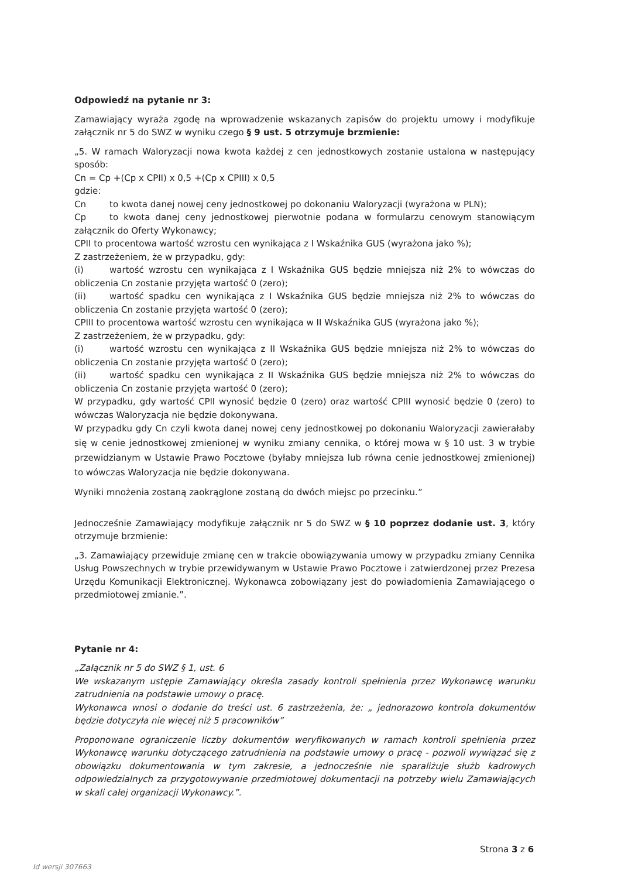Odpowiedź na pytanie nr 3:
Zamawiający wyraża zgodę na wprowadzenie wskazanych zapisów do projektu umowy i modyfikuje załącznik nr 5 do SWZ w wyniku czego § 9 ust. 5 otrzymuje brzmienie:
„5. W ramach Waloryzacji nowa kwota każdej z cen jednostkowych zostanie ustalona w następujący sposób:
Cn = Cp +(Cp x CPII) x 0,5 +(Cp x CPIII) x 0,5
gdzie:
Cn to kwota danej nowej ceny jednostkowej po dokonaniu Waloryzacji (wyrażona w PLN);
Cp to kwota danej ceny jednostkowej pierwotnie podana w formularzu cenowym stanowiącym załącznik do Oferty Wykonawcy;
CPII to procentowa wartość wzrostu cen wynikająca z I Wskaźnika GUS (wyrażona jako %);
Z zastrzeżeniem, że w przypadku, gdy:
(i) wartość wzrostu cen wynikająca z I Wskaźnika GUS będzie mniejsza niż 2% to wówczas do obliczenia Cn zostanie przyjęta wartość 0 (zero);
(ii) wartość spadku cen wynikająca z I Wskaźnika GUS będzie mniejsza niż 2% to wówczas do obliczenia Cn zostanie przyjęta wartość 0 (zero);
CPIII to procentowa wartość wzrostu cen wynikająca w II Wskaźnika GUS (wyrażona jako %);
Z zastrzeżeniem, że w przypadku, gdy:
(i) wartość wzrostu cen wynikająca z II Wskaźnika GUS będzie mniejsza niż 2% to wówczas do obliczenia Cn zostanie przyjęta wartość 0 (zero);
(ii) wartość spadku cen wynikająca z II Wskaźnika GUS będzie mniejsza niż 2% to wówczas do obliczenia Cn zostanie przyjęta wartość 0 (zero);
W przypadku, gdy wartość CPII wynosić będzie 0 (zero) oraz wartość CPIII wynosić będzie 0 (zero) to wówczas Waloryzacja nie będzie dokonywana.
W przypadku gdy Cn czyli kwota danej nowej ceny jednostkowej po dokonaniu Waloryzacji zawierałaby się w cenie jednostkowej zmienionej w wyniku zmiany cennika, o której mowa w § 10 ust. 3 w trybie przewidzianym w Ustawie Prawo Pocztowe (byłaby mniejsza lub równa cenie jednostkowej zmienionej) to wówczas Waloryzacja nie będzie dokonywana.
Wyniki mnożenia zostaną zaokrąglone zostaną do dwóch miejsc po przecinku.”
Jednocześnie Zamawiający modyfikuje załącznik nr 5 do SWZ w § 10 poprzez dodanie ust. 3, który otrzymuje brzmienie:
„3. Zamawiający przewiduje zmianę cen w trakcie obowiązywania umowy w przypadku zmiany Cennika Usług Powszechnych w trybie przewidywanym w Ustawie Prawo Pocztowe i zatwierdzonej przez Prezesa Urzędu Komunikacji Elektronicznej. Wykonawca zobowiązany jest do powiadomienia Zamawiającego o przedmiotowej zmianie.”.
Pytanie nr 4:
„Załącznik nr 5 do SWZ § 1, ust. 6
We wskazanym ustępie Zamawiający określa zasady kontroli spełnienia przez Wykonawcę warunku zatrudnienia na podstawie umowy o pracę.
Wykonawca wnosi o dodanie do treści ust. 6 zastrzeżenia, że: „ jednorazowo kontrola dokumentów będzie dotyczyła nie więcej niż 5 pracowników”
Proponowane ograniczenie liczby dokumentów weryfikowanych w ramach kontroli spełnienia przez Wykonawcę warunku dotyczącego zatrudnienia na podstawie umowy o pracę - pozwoli wywiązać się z obowiązku dokumentowania w tym zakresie, a jednocześnie nie sparaliżuje służb kadrowych odpowiedzialnych za przygotowywanie przedmiotowej dokumentacji na potrzeby wielu Zamawiających w skali całej organizacji Wykonawcy.”.
Strona 3 z 6
Id wersji 307663